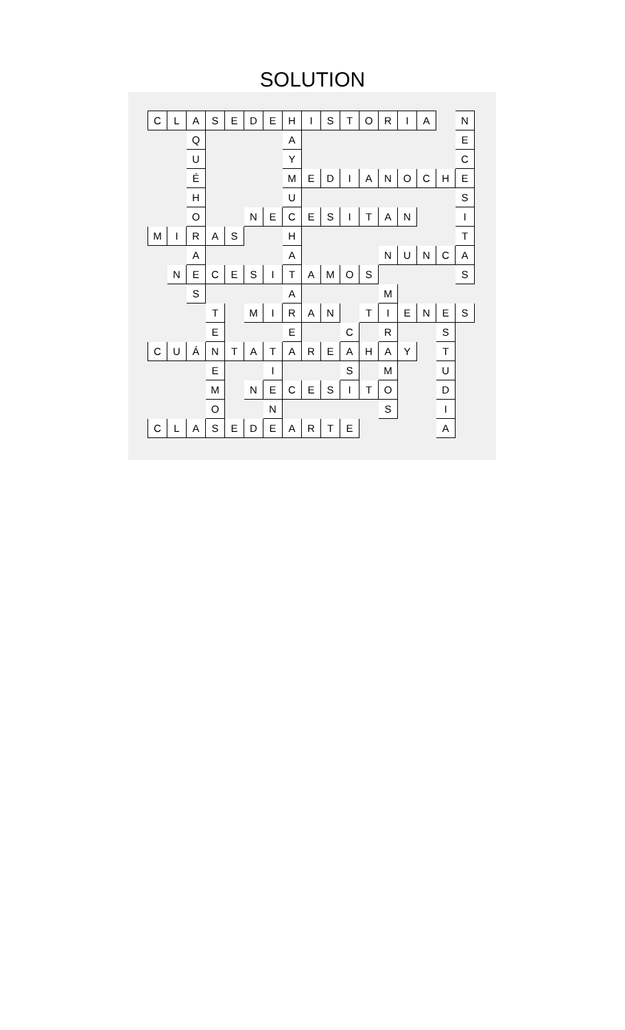SOLUTION
| C | L | A | S | E | D | E | H | I | S | T | O | R | I | A | | N |
| | | Q | | | | | A | | | | | | | | | E |
| | | U | | | | | Y | | | | | | | | | C |
| | | É | | | | | M | E | D | I | A | N | O | C | H | E |
| | | H | | | | | U | | | | | | | | | S |
| | | O | | | N | E | C | E | S | I | T | A | N | | | I |
| M | I | R | A | S | | | H | | | | | | | | | T |
| | | A | | | | | A | | | | | N | U | N | C | A |
| | N | E | C | E | S | I | T | A | M | O | S | | | | | S |
| | | S | | | | | A | | | | | M | | | | |
| | | | T | | M | I | R | A | N | | T | I | E | N | E | S |
| | | | E | | | | E | | | C | | R | | | S | |
| C | U | Á | N | T | A | T | A | R | E | A | H | A | Y | | T | |
| | | | E | | | I | | | | S | | M | | | U | |
| | | | M | | N | E | C | E | S | I | T | O | | | D | |
| | | | O | | | N | | | | | | S | | | I | |
| C | L | A | S | E | D | E | A | R | T | E | | | | | A | |